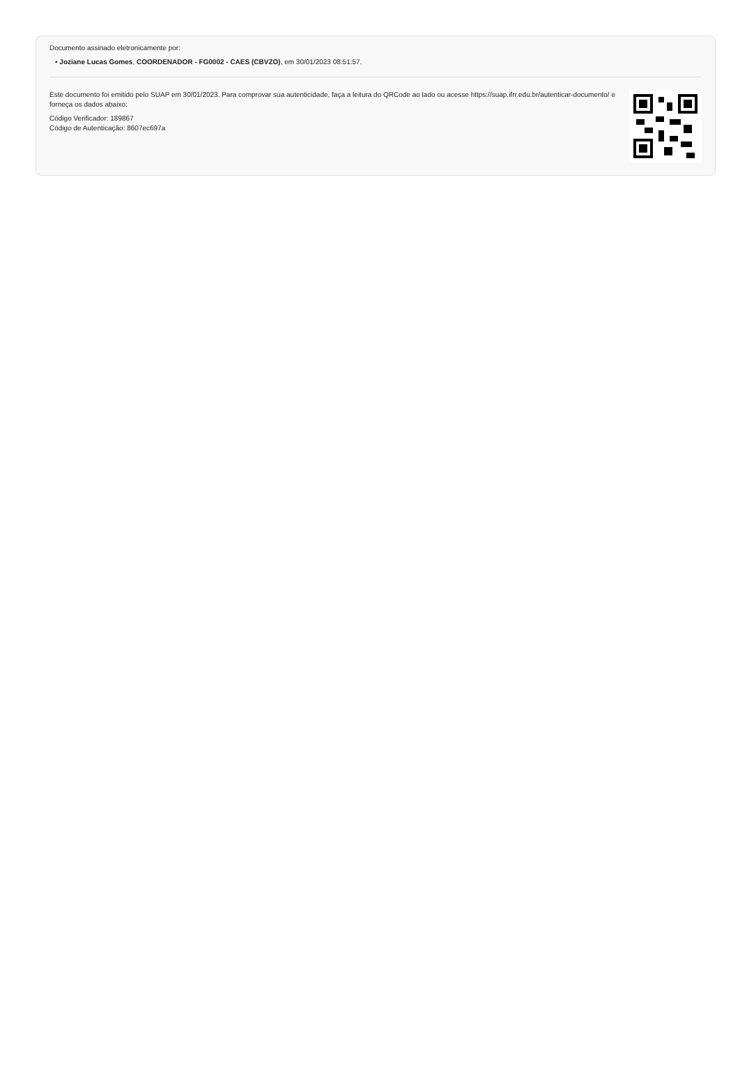Documento assinado eletronicamente por:
▪ Joziane Lucas Gomes, COORDENADOR - FG0002 - CAES (CBVZO), em 30/01/2023 08:51:57.
Este documento foi emitido pelo SUAP em 30/01/2023. Para comprovar sua autenticidade, faça a leitura do QRCode ao lado ou acesse https://suap.ifrr.edu.br/autenticar-documento/ e forneça os dados abaixo:
Código Verificador: 189867
Código de Autenticação: 8607ec697a